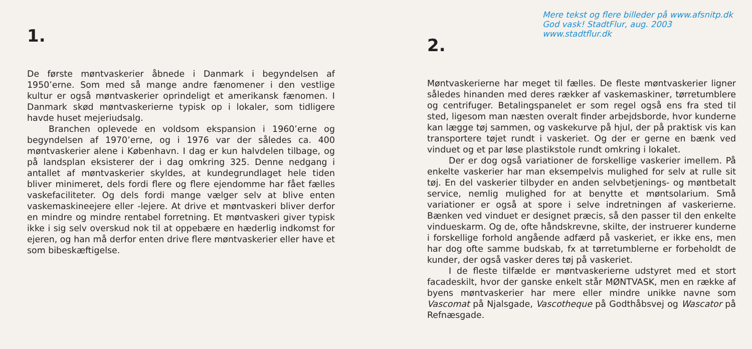1.
De første møntvaskerier åbnede i Danmark i begyndelsen af 1950’erne. Som med så mange andre fænomener i den vestlige kultur er også møntvaskerier oprindeligt et amerikansk fænomen. I Danmark skød møntvaskerierne typisk op i lokaler, som tidligere havde huset mejeriudsalg.
Branchen oplevede en voldsom ekspansion i 1960’erne og begyndelsen af 1970’erne, og i 1976 var der således ca. 400 møntvaskerier alene i København. I dag er kun halvdelen tilbage, og på landsplan eksisterer der i dag omkring 325. Denne nedgang i antallet af møntvaskerier skyldes, at kundegrundlaget hele tiden bliver minimeret, dels fordi flere og flere ejendomme har fået fælles vaskefaciliteter. Og dels fordi mange vælger selv at blive enten vaskemaskineejere eller -lejere. At drive et møntvaskeri bliver derfor en mindre og mindre rentabel forretning. Et møntvaskeri giver typisk ikke i sig selv overskud nok til at oppebære en hæderlig indkomst for ejeren, og han må derfor enten drive flere møntvaskerier eller have et som bibeskæftigelse.
Mere tekst og flere billeder på www.afsnitp.dk
God vask! StadtFlur, aug. 2003 www.stadtflur.dk
2.
Møntvaskerierne har meget til fælles. De fleste møntvaskerier ligner således hinanden med deres rækker af vaskemaskiner, tørretumblere og centrifuger. Betalingspanelet er som regel også ens fra sted til sted, ligesom man næsten overalt finder arbejdsborde, hvor kunderne kan lægge tøj sammen, og vaskekurve på hjul, der på praktisk vis kan transportere tøjet rundt i vaskeriet. Og der er gerne en bænk ved vinduet og et par løse plastikstole rundt omkring i lokalet.
Der er dog også variationer de forskellige vaskerier imellem. På enkelte vaskerier har man eksempelvis mulighed for selv at rulle sit tøj. En del vaskerier tilbyder en anden selvbetjenings- og møntbetalt service, nemlig mulighed for at benytte et møntsolarium. Små variationer er også at spore i selve indretningen af vaskerierne. Bænken ved vinduet er designet præcis, så den passer til den enkelte vindueskarm. Og de, ofte håndskrevne, skilte, der instruerer kunderne i forskellige forhold angående adfærd på vaskeriet, er ikke ens, men har dog ofte samme budskab, fx at tørretumblerne er forbeholdt de kunder, der også vasker deres tøj på vaskeriet.
I de fleste tilfælde er møntvaskerierne udstyret med et stort facadeskilt, hvor der ganske enkelt står MØNTVASK, men en række af byens møntvaskerier har mere eller mindre unikke navne som Vascomat på Njalsgade, Vascotheque på Godthåbsvej og Wascator på Refnæsgade.